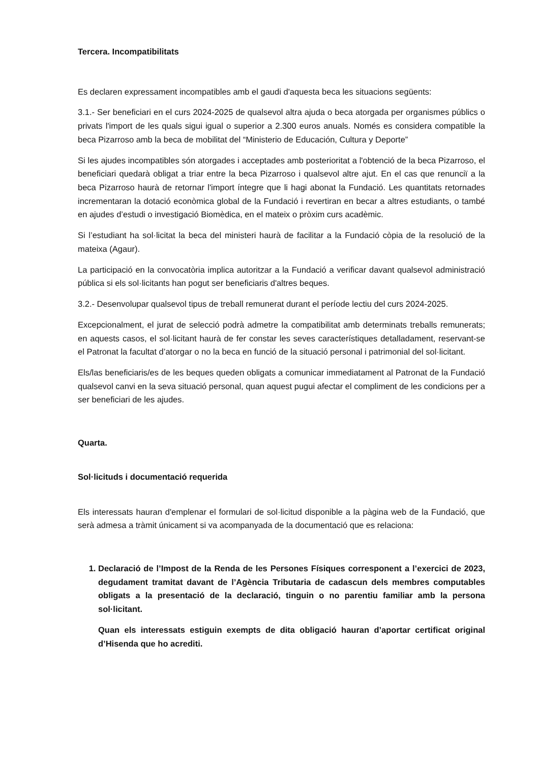Tercera. Incompatibilitats
Es declaren expressament incompatibles amb el gaudi d'aquesta beca les situacions següents:
3.1.- Ser beneficiari en el curs 2024-2025 de qualsevol altra ajuda o beca atorgada per organismes públics o privats l'import de les quals sigui igual o superior a 2.300 euros anuals. Només es considera compatible la beca Pizarroso amb la beca de mobilitat del “Ministerio de Educación, Cultura y Deporte”
Si les ajudes incompatibles són atorgades i acceptades amb posterioritat a l'obtenció de la beca Pizarroso, el beneficiari quedarà obligat a triar entre la beca Pizarroso i qualsevol altre ajut. En el cas que renunciï a la beca Pizarroso haurà de retornar l'import íntegre que li hagi abonat la Fundació. Les quantitats retornades incrementaran la dotació econòmica global de la Fundació i revertiran en becar a altres estudiants, o també en ajudes d’estudi o investigació Biomèdica, en el mateix o pròxim curs acadèmic.
Si l’estudiant ha sol·licitat la beca del ministeri haurà de facilitar a la Fundació còpia de la resolució de la mateixa (Agaur).
La participació en la convocatòria implica autoritzar a la Fundació a verificar davant qualsevol administració pública si els sol·licitants han pogut ser beneficiaris d'altres beques.
3.2.- Desenvolupar qualsevol tipus de treball remunerat durant el període lectiu del curs 2024-2025.
Excepcionalment, el jurat de selecció podrà admetre la compatibilitat amb determinats treballs remunerats; en aquests casos, el sol·licitant haurà de fer constar les seves característiques detalladament, reservant-se el Patronat la facultat d’atorgar o no la beca en funció de la situació personal i patrimonial del sol·licitant.
Els/las beneficiaris/es de les beques queden obligats a comunicar immediatament al Patronat de la Fundació qualsevol canvi en la seva situació personal, quan aquest pugui afectar el compliment de les condicions per a ser beneficiari de les ajudes.
Quarta.
Sol·licituds i documentació requerida
Els interessats hauran d'emplenar el formulari de sol·licitud disponible a la pàgina web de la Fundació, que serà admesa a tràmit únicament si va acompanyada de la documentació que es relaciona:
1. Declaració de l’Impost de la Renda de les Persones Físiques corresponent a l’exercici de 2023, degudament tramitat davant de l’Agència Tributaria de cadascun dels membres computables obligats a la presentació de la declaració, tinguin o no parentiu familiar amb la persona sol·licitant.
Quan els interessats estiguin exempts de dita obligació hauran d’aportar certificat original d’Hisenda que ho acrediti.